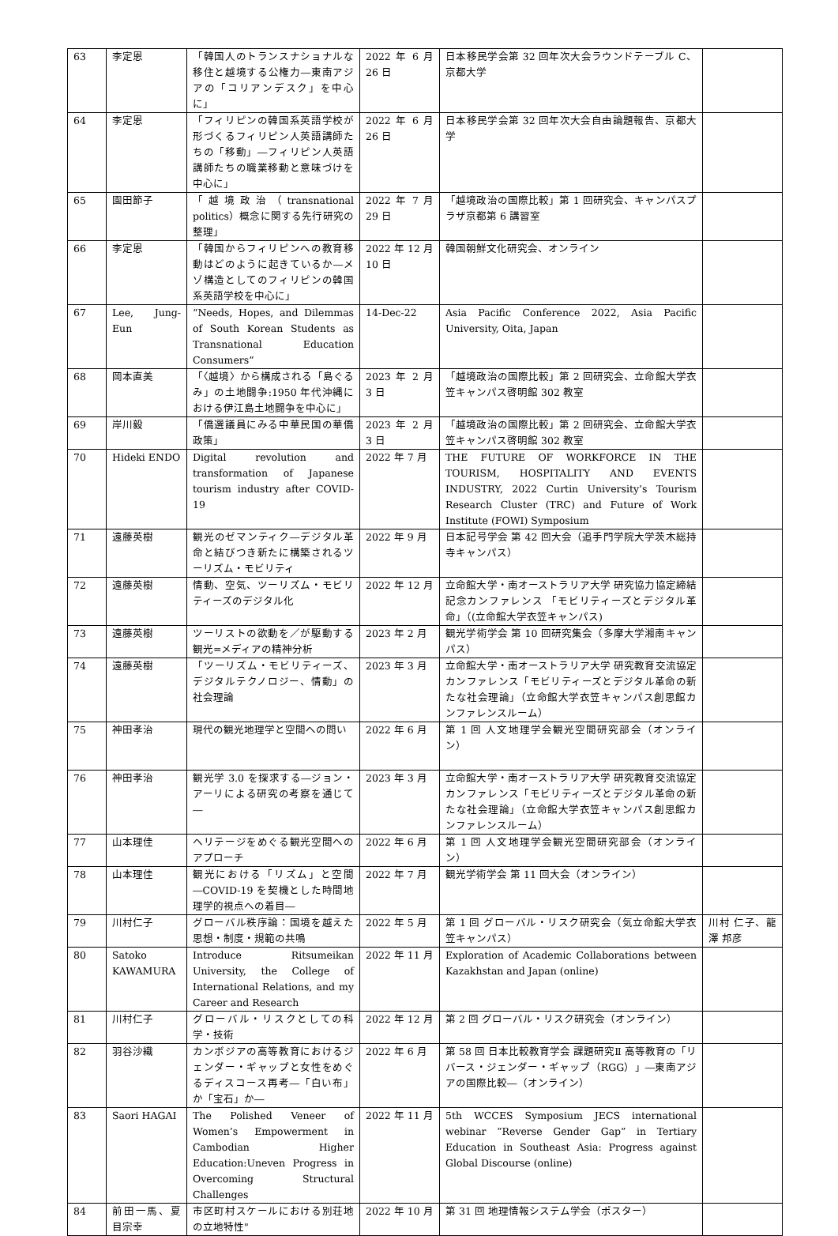| 63 | 李定恩 | 「韓国人のトランスナショナルな移住と越境する公権力―東南アジアの「コリアンデスク」を中心に」 | 2022 年 6 月 26 日 | 日本移民学会第 32 回年次大会ラウンドテーブル C、京都大学 | |
| 64 | 李定恩 | 「フィリピンの韓国系英語学校が形づくるフィリピン人英語講師たちの「移動」―フィリピン人英語講師たちの職業移動と意味づけを中心に」 | 2022 年 6 月 26 日 | 日本移民学会第 32 回年次大会自由論題報告、京都大学 | |
| 65 | 園田節子 | 「越境政治（transnational politics）概念に関する先行研究の整理」 | 2022 年 7 月 29 日 | 「越境政治の国際比較」第 1 回研究会、キャンパスプラザ京都第 6 講習室 | |
| 66 | 李定恩 | 「韓国からフィリピンへの教育移動はどのように起きているか―メゾ構造としてのフィリピンの韓国系英語学校を中心に」 | 2022 年 12 月 10 日 | 韓国朝鮮文化研究会、オンライン | |
| 67 | Lee, Jung-Eun | “Needs, Hopes, and Dilemmas of South Korean Students as Transnational Education Consumers” | 14-Dec-22 | Asia Pacific Conference 2022, Asia Pacific University, Oita, Japan | |
| 68 | 岡本直美 | 「〈越境〉から構成される「島ぐるみ」の土地闘争:1950 年代沖縄における伊江島土地闘争を中心に」 | 2023 年 2 月 3 日 | 「越境政治の国際比較」第 2 回研究会、立命館大学衣笠キャンパス啓明館 302 教室 | |
| 69 | 岸川毅 | 「僑選議員にみる中華民国の華僑政策」 | 2023 年 2 月 3 日 | 「越境政治の国際比較」第 2 回研究会、立命館大学衣笠キャンパス啓明館 302 教室 | |
| 70 | Hideki ENDO | Digital revolution and transformation of Japanese tourism industry after COVID-19 | 2022 年 7 月 | THE FUTURE OF WORKFORCE IN THE TOURISM, HOSPITALITY AND EVENTS INDUSTRY, 2022 Curtin University’s Tourism Research Cluster (TRC) and Future of Work Institute (FOWI) Symposium | |
| 71 | 遠藤英樹 | 観光のゼマンティク―デジタル革命と結びつき新たに構築されるツーリズム・モビリティ | 2022 年 9 月 | 日本記号学会 第 42 回大会（追手門学院大学茨木総持寺キャンパス） | |
| 72 | 遠藤英樹 | 情動、空気、ツーリズム・モビリティーズのデジタル化 | 2022 年 12 月 | 立命館大学・南オーストラリア大学 研究協力協定締結記念カンファレンス 「モビリティーズとデジタル革命」（(立命館大学衣笠キャンパス) | |
| 73 | 遠藤英樹 | ツーリストの欲動を／が駆動する観光=メディアの精神分析 | 2023 年 2 月 | 観光学術学会 第 10 回研究集会（多摩大学湘南キャンパス） | |
| 74 | 遠藤英樹 | 「ツーリズム・モビリティーズ、デジタルテクノロジー、情動」の社会理論 | 2023 年 3 月 | 立命館大学・南オーストラリア大学 研究教育交流協定カンファレンス「モビリティーズとデジタル革命の新たな社会理論」（立命館大学衣笠キャンパス創思館カンファレンスルーム） | |
| 75 | 神田孝治 | 現代の観光地理学と空間への問い | 2022 年 6 月 | 第 1 回 人文地理学会観光空間研究部会（オンライン） | |
| 76 | 神田孝治 | 観光学 3.0 を探求する―ジョン・アーリによる研究の考察を通じて― | 2023 年 3 月 | 立命館大学・南オーストラリア大学 研究教育交流協定カンファレンス「モビリティーズとデジタル革命の新たな社会理論」（立命館大学衣笠キャンパス創思館カンファレンスルーム） | |
| 77 | 山本理佳 | ヘリテージをめぐる観光空間へのアプローチ | 2022 年 6 月 | 第 1 回 人文地理学会観光空間研究部会（オンライン） | |
| 78 | 山本理佳 | 観光における「リズム」と空間―COVID-19 を契機とした時間地理学的視点への着目― | 2022 年 7 月 | 観光学術学会 第 11 回大会（オンライン） | |
| 79 | 川村仁子 | グローバル秩序論：国境を越えた思想・制度・規範の共鳴 | 2022 年 5 月 | 第 1 回 グローバル・リスク研究会（気立命館大学衣笠キャンパス） | 川村 仁子、龍澤 邦彦 |
| 80 | Satoko KAWAMURA | Introduce Ritsumeikan University, the College of International Relations, and my Career and Research | 2022 年 11 月 | Exploration of Academic Collaborations between Kazakhstan and Japan (online) | |
| 81 | 川村仁子 | グローバル・リスクとしての科学・技術 | 2022 年 12 月 | 第 2 回 グローバル・リスク研究会（オンライン） | |
| 82 | 羽谷沙織 | カンボジアの高等教育におけるジェンダー・ギャップと女性をめぐるディスコース再考―「白い布」か「宝石」か― | 2022 年 6 月 | 第 58 回 日本比較教育学会 課題研究Ⅱ 高等教育の「リバース・ジェンダー・ギャップ（RGG）」―東南アジアの国際比較―（オンライン） | |
| 83 | Saori HAGAI | The Polished Veneer of Women’s Empowerment in Cambodian Higher Education:Uneven Progress in Overcoming Structural Challenges | 2022 年 11 月 | 5th WCCES Symposium JECS international webinar ”Reverse Gender Gap” in Tertiary Education in Southeast Asia: Progress against Global Discourse (online) | |
| 84 | 前田一馬、夏目宗幸 | 市区町村スケールにおける別荘地の立地特性" | 2022 年 10 月 | 第 31 回 地理情報システム学会（ポスター） | |